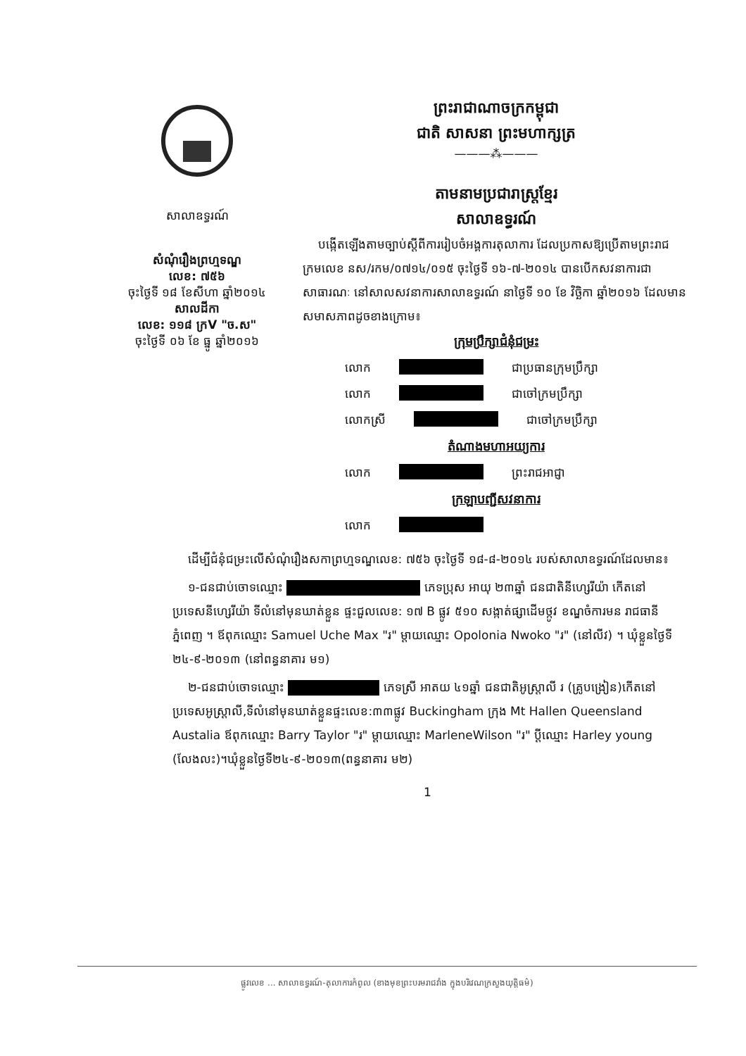សាលាឧទ្ធរណ៍
សំណុំរឿងព្រហ្មទណ្ឌ
លេខ: ៧៥៦
ចុះថ្ងៃទី ១៨ ខែសីហា ឆ្នាំ២០១៤
សាលដីកា
លេខ: ១១៨ ក្រV "ច.ស"
ចុះថ្ងៃទី ០៦ ខែ ធ្នូ ឆ្នាំ២០១៦
ព្រះរាជាណាចក្រកម្ពុជា
ជាតិ សាសនា ព្រះមហាក្សត្រ
———⁂———
តាមនាមប្រជារាស្ត្រខ្មែរ
សាលាឧទ្ធរណ៍
បង្កើតឡើងតាមច្បាប់ស្តីពីការរៀបចំអង្គការតុលាការ ដែលប្រកាសឱ្យប្រើតាមព្រះរាជក្រមលេខ នស/រកម/០៧១៤/០១៥ ចុះថ្ងៃទី ១៦-៧-២០១៤ បានបើកសវនាការជាសាធារណៈ នៅសាលសវនាការសាលាឧទ្ធរណ៍ នាថ្ងៃទី ១០ ខែ វិច្ឆិកា ឆ្នាំ២០១៦ ដែលមានសមាសភាពដូចខាងក្រោម៖
ក្រុមប្រឹក្សាជំនុំជម្រះ
លោក ជាប្រធានក្រុមប្រឹក្សា
លោក ជាចៅក្រមប្រឹក្សា
លោកស្រី ជាចៅក្រមប្រឹក្សា
តំណាងមហាអយ្យការ
លោក ព្រះរាជអាជ្ញា
ក្រឡាបញ្ជីសវនាការ
លោក
ដើម្បីជំនុំជម្រះលើសំណុំរឿងសកាព្រហ្មទណ្ឌលេខ: ៧៥៦ ចុះថ្ងៃទី ១៨-៨-២០១៤ របស់សាលាឧទ្ធរណ៍ដែលមាន៖
១-ជនជាប់ចោទឈ្មោះ ភេទប្រុស អាយុ ២៣ឆ្នាំ ជនជាតិនីហ្សេរីយ៉ា កើតនៅប្រទេសនីហ្សេរីយ៉ា ទីលំនៅមុនឃាត់ខ្លួន ផ្ទះជួលលេខ: ១៧ B ផ្លូវ ៥១០ សង្កាត់ផ្សាដើមថ្កូវ ខណ្ឌចំការមន រាជធានីភ្នំពេញ ។ ឪពុកឈ្មោះ Samuel Uche Max "រ" ម្តាយឈ្មោះ Opolonia Nwoko "រ" (នៅលីវ) ។ ឃុំខ្លួនថ្ងៃទី ២៤-៩-២០១៣ (នៅពន្ធនាគារ ម១)
២-ជនជាប់ចោទឈ្មោះ ភេទស្រី អាតយ ៤១ឆ្នាំ ជនជាតិអូស្ត្រាលី រ (គ្រូបង្រៀន)កើតនៅប្រទេសអូស្ត្រាលី,ទីលំនៅមុនឃាត់ខ្លួនផ្ទះលេខ:៣៣ផ្លូវ Buckingham ក្រុង Mt Hallen Queensland Austalia ឪពុកឈ្មោះ Barry Taylor "រ" ម្តាយឈ្មោះ MarleneWilson "រ" ប្តីឈ្មោះ Harley young (លែងលះ)។ឃុំខ្លួនថ្ងៃទី២៤-៩-២០១៣(ពន្ធនាគារ ម២)
1
ផ្លូវលេខ ... សាលាឧទ្ធរណ៍-តុលាការកំពូល (ខាងមុខព្រះបរមរាជវាំង ក្នុងបរិវេណក្រសួងយុត្តិធម៌)